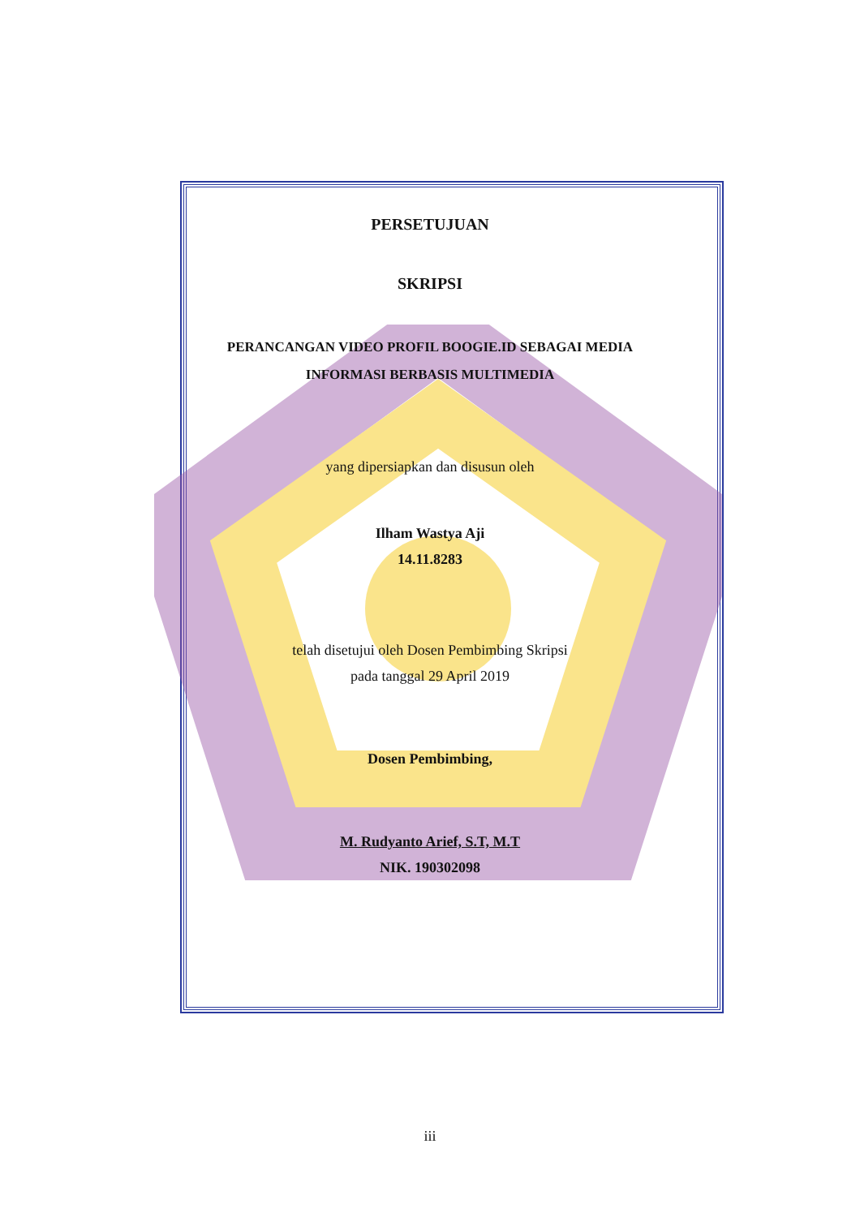PERSETUJUAN
SKRIPSI
PERANCANGAN VIDEO PROFIL BOOGIE.ID SEBAGAI MEDIA
INFORMASI BERBASIS MULTIMEDIA
yang dipersiapkan dan disusun oleh
Ilham Wastya Aji
14.11.8283
telah disetujui oleh Dosen Pembimbing Skripsi
pada tanggal 29 April 2019
Dosen Pembimbing,
M. Rudyanto Arief, S.T, M.T
NIK. 190302098
iii